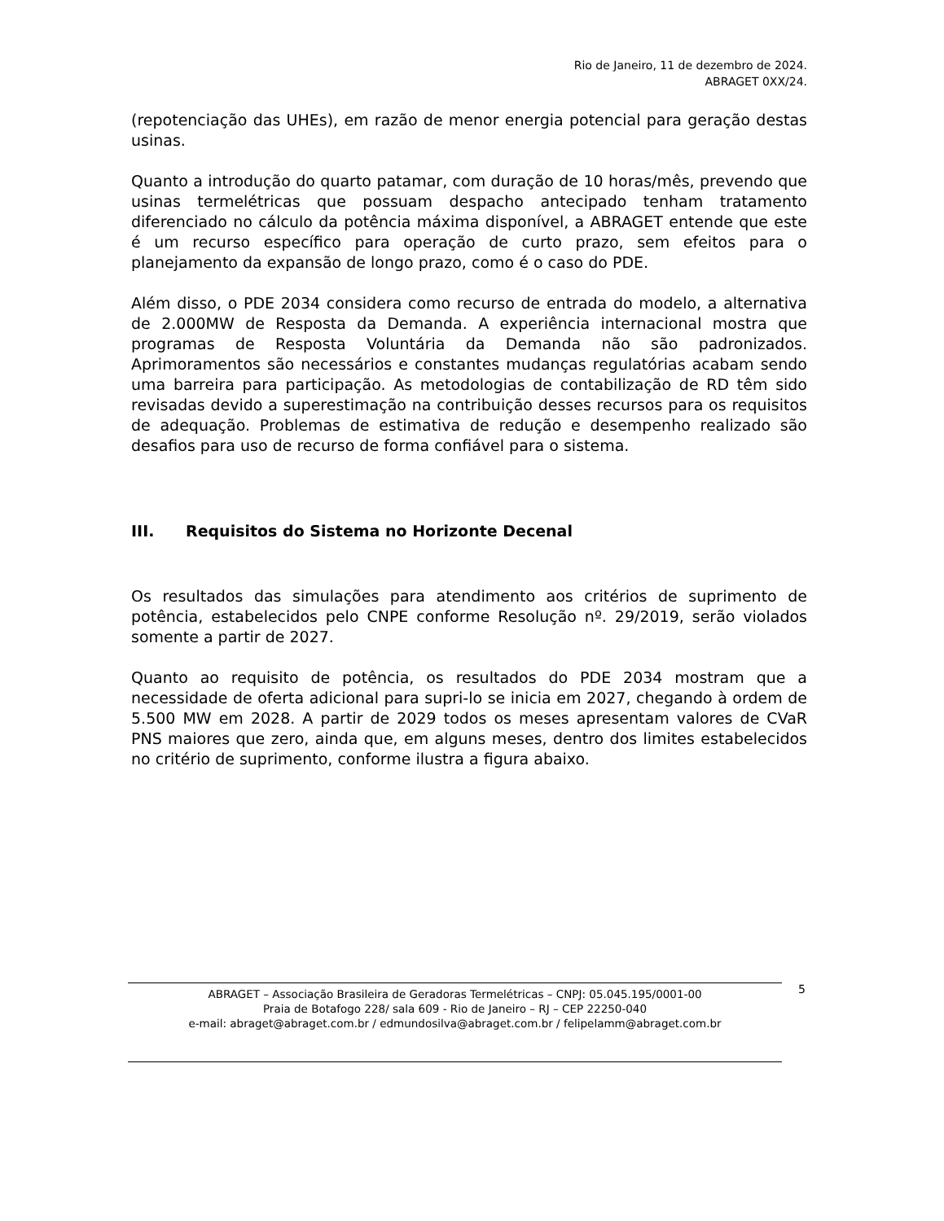Rio de Janeiro, 11 de dezembro de 2024.
ABRAGET 0XX/24.
(repotenciação das UHEs), em razão de menor energia potencial para geração destas usinas.
Quanto a introdução do quarto patamar, com duração de 10 horas/mês, prevendo que usinas termelétricas que possuam despacho antecipado tenham tratamento diferenciado no cálculo da potência máxima disponível, a ABRAGET entende que este é um recurso específico para operação de curto prazo, sem efeitos para o planejamento da expansão de longo prazo, como é o caso do PDE.
Além disso, o PDE 2034 considera como recurso de entrada do modelo, a alternativa de 2.000MW de Resposta da Demanda. A experiência internacional mostra que programas de Resposta Voluntária da Demanda não são padronizados. Aprimoramentos são necessários e constantes mudanças regulatórias acabam sendo uma barreira para participação. As metodologias de contabilização de RD têm sido revisadas devido a superestimação na contribuição desses recursos para os requisitos de adequação. Problemas de estimativa de redução e desempenho realizado são desafios para uso de recurso de forma confiável para o sistema.
III. Requisitos do Sistema no Horizonte Decenal
Os resultados das simulações para atendimento aos critérios de suprimento de potência, estabelecidos pelo CNPE conforme Resolução nº. 29/2019, serão violados somente a partir de 2027.
Quanto ao requisito de potência, os resultados do PDE 2034 mostram que a necessidade de oferta adicional para supri-lo se inicia em 2027, chegando à ordem de 5.500 MW em 2028. A partir de 2029 todos os meses apresentam valores de CVaR PNS maiores que zero, ainda que, em alguns meses, dentro dos limites estabelecidos no critério de suprimento, conforme ilustra a figura abaixo.
ABRAGET – Associação Brasileira de Geradoras Termelétricas – CNPJ: 05.045.195/0001-00
Praia de Botafogo 228/ sala 609 - Rio de Janeiro – RJ – CEP 22250-040
e-mail: abraget@abraget.com.br / edmundosilva@abraget.com.br / felipelamm@abraget.com.br
5